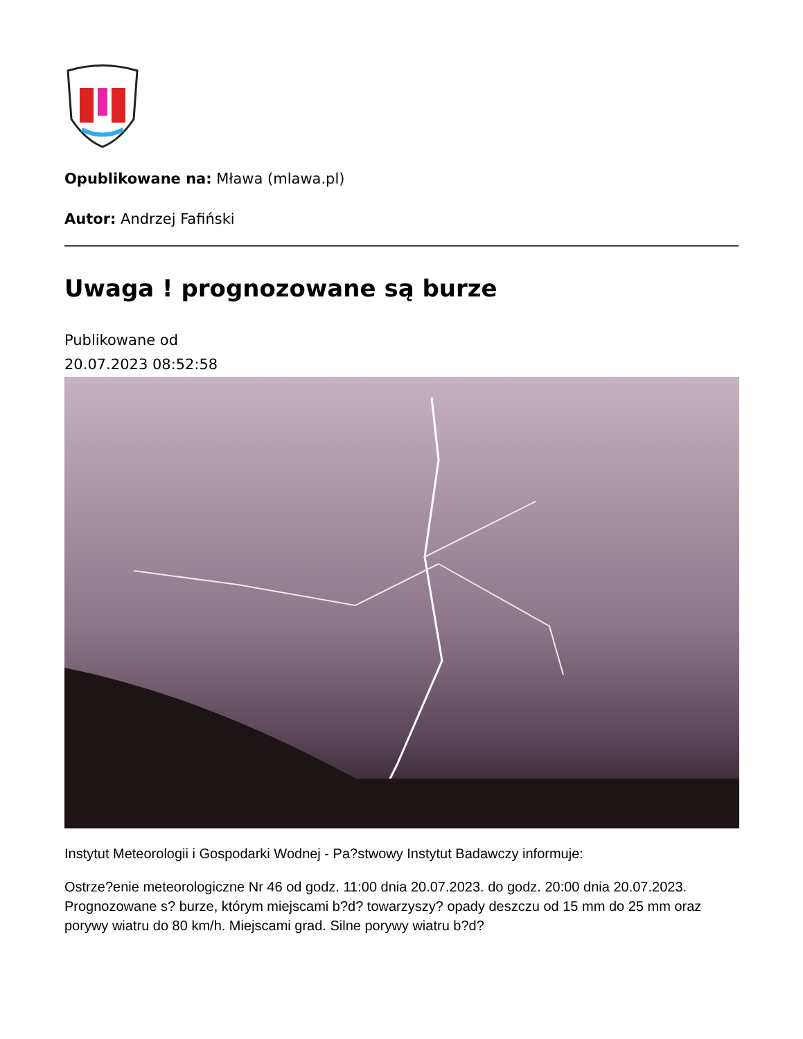Opublikowane na: Mława (mlawa.pl)
Autor: Andrzej Fafiński
Uwaga ! prognozowane są burze
Publikowane od
20.07.2023 08:52:58
Instytut Meteorologii i Gospodarki Wodnej - Pa?stwowy Instytut Badawczy informuje:
Ostrze?enie meteorologiczne Nr 46 od godz. 11:00 dnia 20.07.2023. do godz. 20:00 dnia 20.07.2023. Prognozowane s? burze, którym miejscami b?d? towarzyszy? opady deszczu od 15 mm do 25 mm oraz porywy wiatru do 80 km/h. Miejscami grad. Silne porywy wiatru b?d?